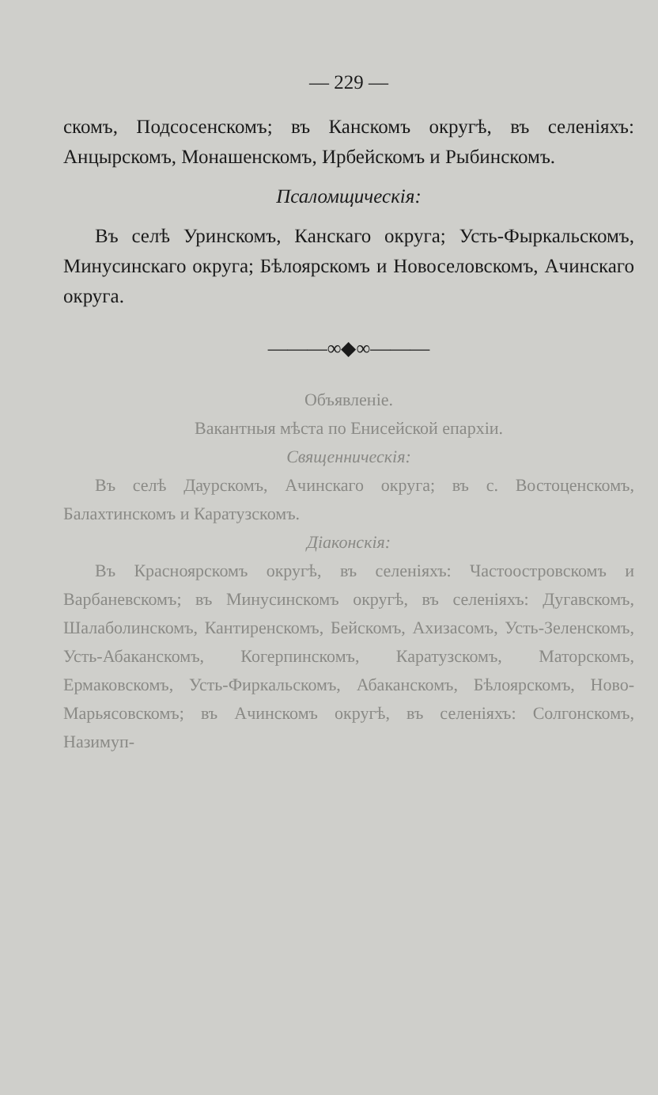— 229 —
скомъ, Подсосенскомъ; въ Канскомъ округѣ, въ селеніяхъ: Анцырскомъ, Монашенскомъ, Ирбейскомъ и Рыбинскомъ.
Псаломщическія:
Въ селѣ Уринскомъ, Канскаго округа; Усть-Фыркальскомъ, Минусинскаго округа; Бѣлоярскомъ и Новоселовскомъ, Ачинскаго округа.
———∞◆∞———
Объявленіе.
Вакантныя мѣста по Енисейской епархіи.
Священническія:
Въ селѣ Даурскомъ, Ачинскаго округа; въ с. Востоценскомъ, Балахтинскомъ и Каратузскомъ.
Діаконскія:
Въ Красноярскомъ округѣ, въ селеніяхъ: Частоостровскомъ и Варбаневскомъ; въ Минусинскомъ округѣ, въ селеніяхъ: Дугавскомъ, Шалаболинскомъ, Кантиренскомъ, Бейскомъ, Ахизасомъ, Усть-Зеленскомъ, Усть-Абаканскомъ, Когерпинскомъ, Каратузскомъ, Маторскомъ, Ермаковскомъ, Усть-Фиркальскомъ, Абаканскомъ, Бѣлоярскомъ, Ново-Марьясовскомъ; въ Ачинскомъ округѣ, въ селеніяхъ: Солгонскомъ, Назимуп-